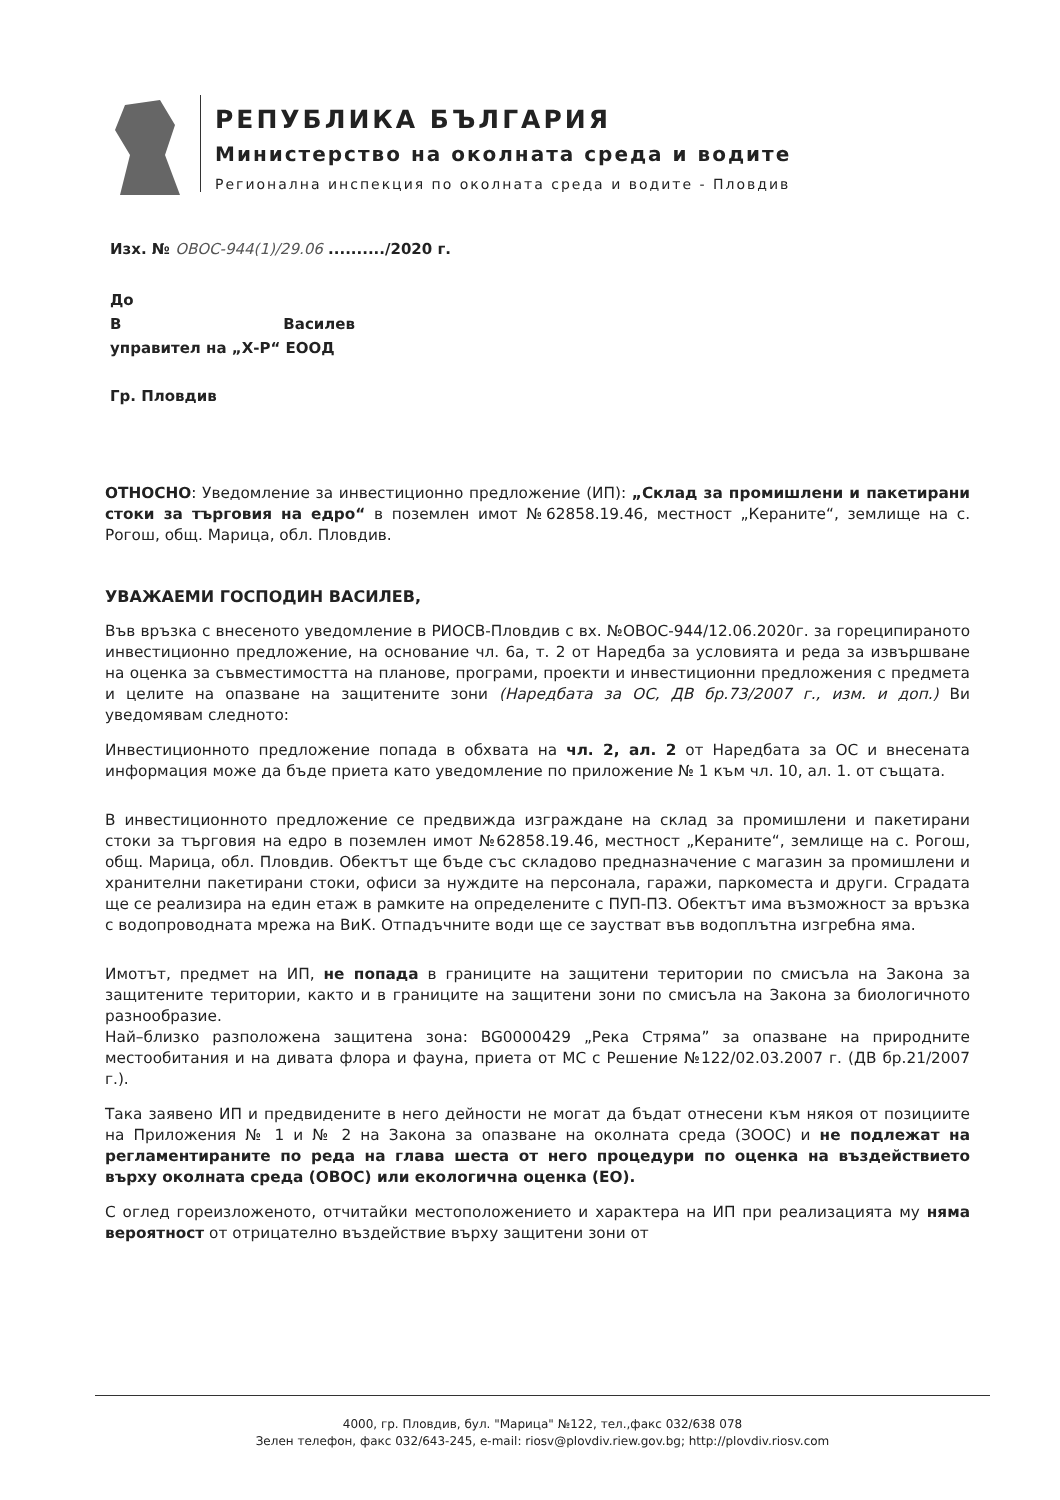РЕПУБЛИКА БЪЛГАРИЯ
Министерство на околната среда и водите
Регионална инспекция по околната среда и водите - Пловдив
Изх. № ОВОС-944(1)/29.06 ........../2020 г.
До
В Василев
управител на „Х-Р“ ЕООД
Гр. Пловдив
ОТНОСНО: Уведомление за инвестиционно предложение (ИП): „Склад за промишлени и пакетирани стоки за търговия на едро“ в поземлен имот №62858.19.46, местност „Кераните“, землище на с. Рогош, общ. Марица, обл. Пловдив.
УВАЖАЕМИ ГОСПОДИН ВАСИЛЕВ,
Във връзка с внесеното уведомление в РИОСВ-Пловдив с вх. №ОВОС-944/12.06.2020г. за гореципираното инвестиционно предложение, на основание чл. 6а, т. 2 от Наредба за условията и реда за извършване на оценка за съвместимостта на планове, програми, проекти и инвестиционни предложения с предмета и целите на опазване на защитените зони (Наредбата за ОС, ДВ бр.73/2007 г., изм. и доп.) Ви уведомявам следното:
Инвестиционното предложение попада в обхвата на чл. 2, ал. 2 от Наредбата за ОС и внесената информация може да бъде приета като уведомление по приложение № 1 към чл. 10, ал. 1. от същата.
В инвестиционното предложение се предвижда изграждане на склад за промишлени и пакетирани стоки за търговия на едро в поземлен имот №62858.19.46, местност „Кераните“, землище на с. Рогош, общ. Марица, обл. Пловдив. Обектът ще бъде със складово предназначение с магазин за промишлени и хранителни пакетирани стоки, офиси за нуждите на персонала, гаражи, паркоместа и други. Сградата ще се реализира на един етаж в рамките на определените с ПУП-ПЗ. Обектът има възможност за връзка с водопроводната мрежа на ВиК. Отпадъчните води ще се заустват във водоплътна изгребна яма.
Имотът, предмет на ИП, не попада в границите на защитени територии по смисъла на Закона за защитените територии, както и в границите на защитени зони по смисъла на Закона за биологичното разнообразие.
Най–близко разположена защитена зона: BG0000429 „Река Стряма” за опазване на природните местообитания и на дивата флора и фауна, приета от МС с Решение №122/02.03.2007 г. (ДВ бр.21/2007 г.).
Така заявено ИП и предвидените в него дейности не могат да бъдат отнесени към някоя от позициите на Приложения № 1 и № 2 на Закона за опазване на околната среда (ЗООС) и не подлежат на регламентираните по реда на глава шеста от него процедури по оценка на въздействието върху околната среда (ОВОС) или екологична оценка (ЕО).
С оглед гореизложеното, отчитайки местоположението и характера на ИП при реализацията му няма вероятност от отрицателно въздействие върху защитени зони от
4000, гр. Пловдив, бул. "Марица" №122, тел.,факс 032/638 078
Зелен телефон, факс 032/643-245, e-mail: riosv@plovdiv.riew.gov.bg; http://plovdiv.riosv.com